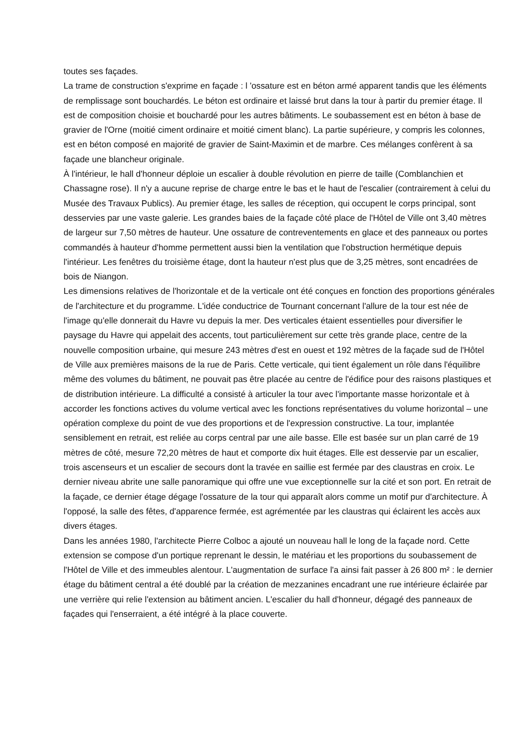toutes ses façades.
La trame de construction s'exprime en façade : l 'ossature est en béton armé apparent tandis que les éléments de remplissage sont bouchardés. Le béton est ordinaire et laissé brut dans la tour à partir du premier étage. Il est de composition choisie et bouchardé pour les autres bâtiments. Le soubassement est en béton à base de gravier de l'Orne (moitié ciment ordinaire et moitié ciment blanc). La partie supérieure, y compris les colonnes, est en béton composé en majorité de gravier de Saint-Maximin et de marbre. Ces mélanges confèrent à sa façade une blancheur originale.
À l'intérieur, le hall d'honneur déploie un escalier à double révolution en pierre de taille (Comblanchien et Chassagne rose). Il n'y a aucune reprise de charge entre le bas et le haut de l'escalier (contrairement à celui du Musée des Travaux Publics). Au premier étage, les salles de réception, qui occupent le corps principal, sont desservies par une vaste galerie. Les grandes baies de la façade côté place de l'Hôtel de Ville ont 3,40 mètres de largeur sur 7,50 mètres de hauteur. Une ossature de contreventements en glace et des panneaux ou portes commandés à hauteur d'homme permettent aussi bien la ventilation que l'obstruction hermétique depuis l'intérieur. Les fenêtres du troisième étage, dont la hauteur n'est plus que de 3,25 mètres, sont encadrées de bois de Niangon.
Les dimensions relatives de l'horizontale et de la verticale ont été conçues en fonction des proportions générales de l'architecture et du programme. L'idée conductrice de Tournant concernant l'allure de la tour est née de l'image qu'elle donnerait du Havre vu depuis la mer. Des verticales étaient essentielles pour diversifier le paysage du Havre qui appelait des accents, tout particulièrement sur cette très grande place, centre de la nouvelle composition urbaine, qui mesure 243 mètres d'est en ouest et 192 mètres de la façade sud de l'Hôtel de Ville aux premières maisons de la rue de Paris. Cette verticale, qui tient également un rôle dans l'équilibre même des volumes du bâtiment, ne pouvait pas être placée au centre de l'édifice pour des raisons plastiques et de distribution intérieure. La difficulté a consisté à articuler la tour avec l'importante masse horizontale et à accorder les fonctions actives du volume vertical avec les fonctions représentatives du volume horizontal – une opération complexe du point de vue des proportions et de l'expression constructive. La tour, implantée sensiblement en retrait, est reliée au corps central par une aile basse. Elle est basée sur un plan carré de 19 mètres de côté, mesure 72,20 mètres de haut et comporte dix huit étages. Elle est desservie par un escalier, trois ascenseurs et un escalier de secours dont la travée en saillie est fermée par des claustras en croix. Le dernier niveau abrite une salle panoramique qui offre une vue exceptionnelle sur la cité et son port. En retrait de la façade, ce dernier étage dégage l'ossature de la tour qui apparaît alors comme un motif pur d'architecture. À l'opposé, la salle des fêtes, d'apparence fermée, est agrémentée par les claustras qui éclairent les accès aux divers étages.
Dans les années 1980, l'architecte Pierre Colboc a ajouté un nouveau hall le long de la façade nord. Cette extension se compose d'un portique reprenant le dessin, le matériau et les proportions du soubassement de l'Hôtel de Ville et des immeubles alentour. L'augmentation de surface l'a ainsi fait passer à 26 800 m² : le dernier étage du bâtiment central a été doublé par la création de mezzanines encadrant une rue intérieure éclairée par une verrière qui relie l'extension au bâtiment ancien. L'escalier du hall d'honneur, dégagé des panneaux de façades qui l'enserraient, a été intégré à la place couverte.